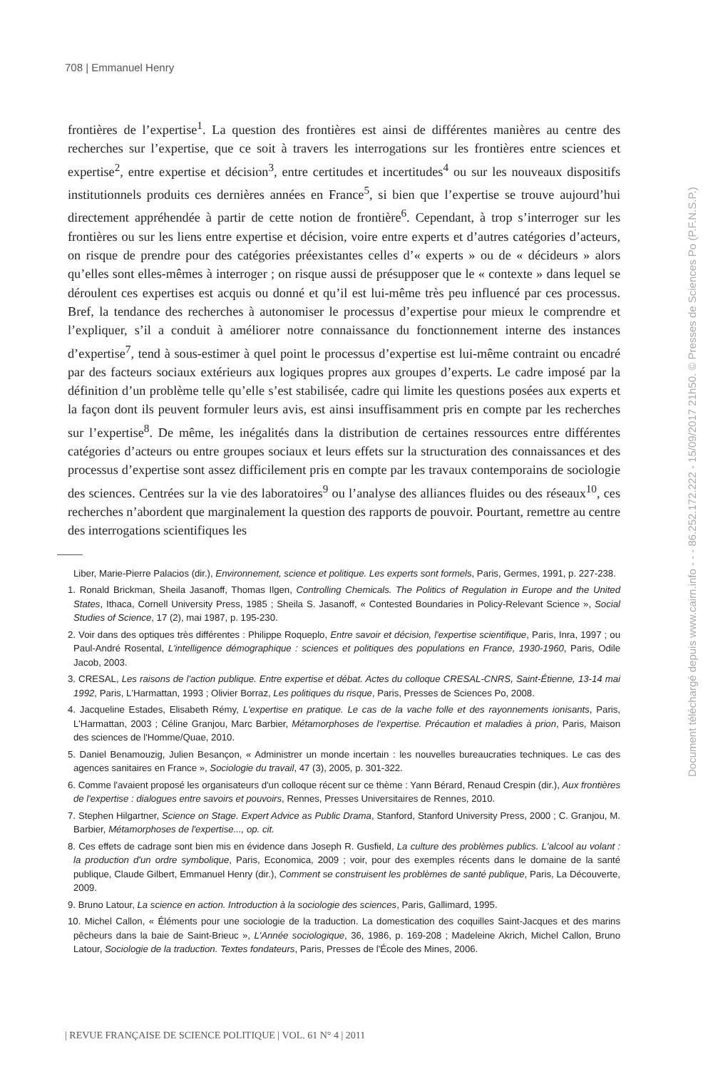708 | Emmanuel Henry
frontières de l’expertise<sup>1</sup>. La question des frontières est ainsi de différentes manières au centre des recherches sur l’expertise, que ce soit à travers les interrogations sur les frontières entre sciences et expertise<sup>2</sup>, entre expertise et décision<sup>3</sup>, entre certitudes et incertitudes<sup>4</sup> ou sur les nouveaux dispositifs institutionnels produits ces dernières années en France<sup>5</sup>, si bien que l’expertise se trouve aujourd’hui directement appréhendée à partir de cette notion de frontière<sup>6</sup>. Cependant, à trop s’interroger sur les frontières ou sur les liens entre expertise et décision, voire entre experts et d’autres catégories d’acteurs, on risque de prendre pour des catégories préexistantes celles d’« experts » ou de « décideurs » alors qu’elles sont elles-mêmes à interroger ; on risque aussi de présupposer que le « contexte » dans lequel se déroulent ces expertises est acquis ou donné et qu’il est lui-même très peu influencé par ces processus. Bref, la tendance des recherches à autonomiser le processus d’expertise pour mieux le comprendre et l’expliquer, s’il a conduit à améliorer notre connaissance du fonctionnement interne des instances d’expertise<sup>7</sup>, tend à sous-estimer à quel point le processus d’expertise est lui-même contraint ou encadré par des facteurs sociaux extérieurs aux logiques propres aux groupes d’experts. Le cadre imposé par la définition d’un problème telle qu’elle s’est stabilisée, cadre qui limite les questions posées aux experts et la façon dont ils peuvent formuler leurs avis, est ainsi insuffisamment pris en compte par les recherches sur l’expertise<sup>8</sup>. De même, les inégalités dans la distribution de certaines ressources entre différentes catégories d’acteurs ou entre groupes sociaux et leurs effets sur la structuration des connaissances et des processus d’expertise sont assez difficilement pris en compte par les travaux contemporains de sociologie des sciences. Centrées sur la vie des laboratoires<sup>9</sup> ou l’analyse des alliances fluides ou des réseaux<sup>10</sup>, ces recherches n’abordent que marginalement la question des rapports de pouvoir. Pourtant, remettre au centre des interrogations scientifiques les
Liber, Marie-Pierre Palacios (dir.), Environnement, science et politique. Les experts sont formels, Paris, Germes, 1991, p. 227-238.
1. Ronald Brickman, Sheila Jasanoff, Thomas Ilgen, Controlling Chemicals. The Politics of Regulation in Europe and the United States, Ithaca, Cornell University Press, 1985 ; Sheila S. Jasanoff, « Contested Boundaries in Policy-Relevant Science », Social Studies of Science, 17 (2), mai 1987, p. 195-230.
2. Voir dans des optiques très différentes : Philippe Roqueplo, Entre savoir et décision, l'expertise scientifique, Paris, Inra, 1997 ; ou Paul-André Rosental, L'intelligence démographique : sciences et politiques des populations en France, 1930-1960, Paris, Odile Jacob, 2003.
3. CRESAL, Les raisons de l'action publique. Entre expertise et débat. Actes du colloque CRESAL-CNRS, Saint-Étienne, 13-14 mai 1992, Paris, L'Harmattan, 1993 ; Olivier Borraz, Les politiques du risque, Paris, Presses de Sciences Po, 2008.
4. Jacqueline Estades, Elisabeth Rémy, L'expertise en pratique. Le cas de la vache folle et des rayonnements ionisants, Paris, L'Harmattan, 2003 ; Céline Granjou, Marc Barbier, Métamorphoses de l'expertise. Précaution et maladies à prion, Paris, Maison des sciences de l'Homme/Quae, 2010.
5. Daniel Benamouzig, Julien Besançon, « Administrer un monde incertain : les nouvelles bureaucraties techniques. Le cas des agences sanitaires en France », Sociologie du travail, 47 (3), 2005, p. 301-322.
6. Comme l'avaient proposé les organisateurs d'un colloque récent sur ce thème : Yann Bérard, Renaud Crespin (dir.), Aux frontières de l'expertise : dialogues entre savoirs et pouvoirs, Rennes, Presses Universitaires de Rennes, 2010.
7. Stephen Hilgartner, Science on Stage. Expert Advice as Public Drama, Stanford, Stanford University Press, 2000 ; C. Granjou, M. Barbier, Métamorphoses de l'expertise..., op. cit.
8. Ces effets de cadrage sont bien mis en évidence dans Joseph R. Gusfield, La culture des problèmes publics. L'alcool au volant : la production d'un ordre symbolique, Paris, Economica, 2009 ; voir, pour des exemples récents dans le domaine de la santé publique, Claude Gilbert, Emmanuel Henry (dir.), Comment se construisent les problèmes de santé publique, Paris, La Découverte, 2009.
9. Bruno Latour, La science en action. Introduction à la sociologie des sciences, Paris, Gallimard, 1995.
10. Michel Callon, « Éléments pour une sociologie de la traduction. La domestication des coquilles Saint-Jacques et des marins pêcheurs dans la baie de Saint-Brieuc », L'Année sociologique, 36, 1986, p. 169-208 ; Madeleine Akrich, Michel Callon, Bruno Latour, Sociologie de la traduction. Textes fondateurs, Paris, Presses de l'École des Mines, 2006.
Document téléchargé depuis www.cairn.info - - - 86.252.172.222 - 15/09/2017 21h50. © Presses de Sciences Po (P.F.N.S.P.)
| REVUE FRANÇAISE DE SCIENCE POLITIQUE | VOL. 61 N° 4 | 2011